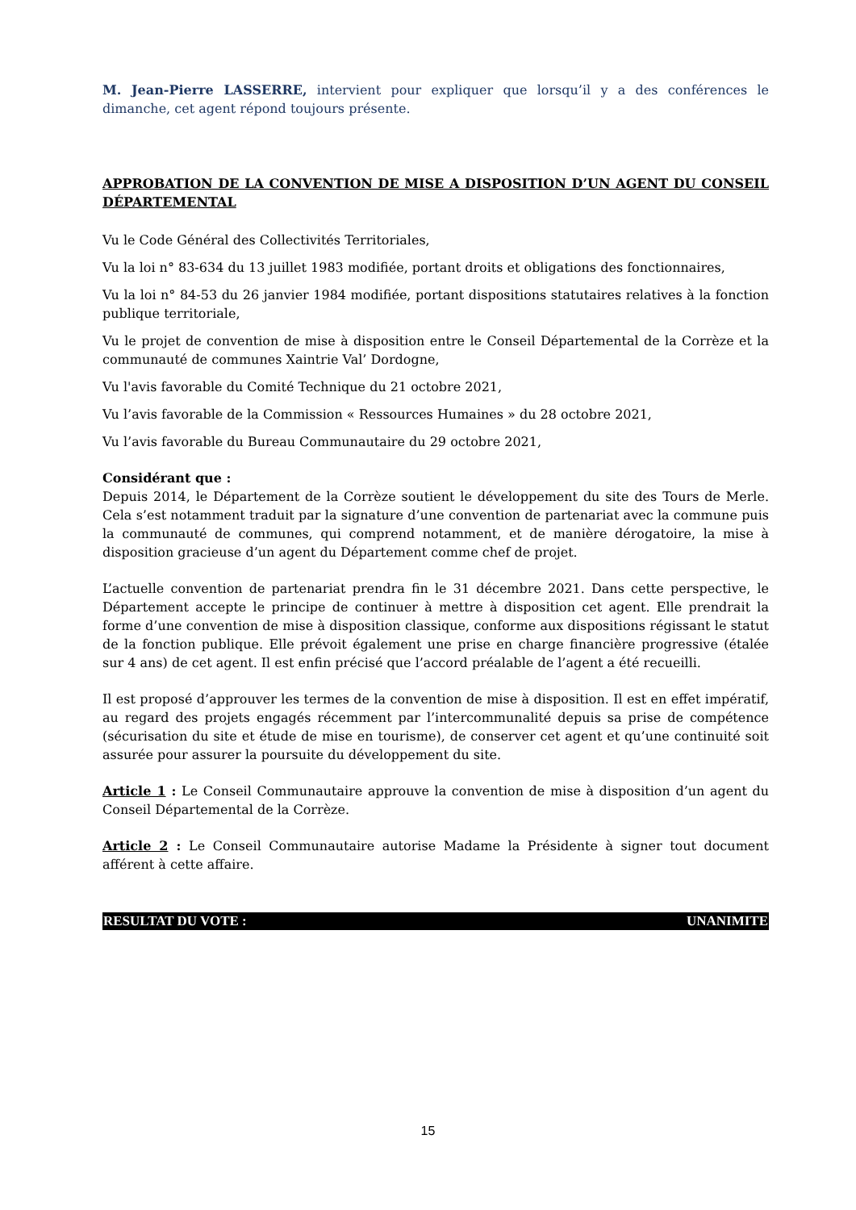M. Jean-Pierre LASSERRE, intervient pour expliquer que lorsqu’il y a des conférences le dimanche, cet agent répond toujours présente.
APPROBATION DE LA CONVENTION DE MISE A DISPOSITION D’UN AGENT DU CONSEIL DÉPARTEMENTAL
Vu le Code Général des Collectivités Territoriales,
Vu la loi n° 83-634 du 13 juillet 1983 modifiée, portant droits et obligations des fonctionnaires,
Vu la loi n° 84-53 du 26 janvier 1984 modifiée, portant dispositions statutaires relatives à la fonction publique territoriale,
Vu le projet de convention de mise à disposition entre le Conseil Départemental de la Corrèze et la communauté de communes Xaintrie Val’ Dordogne,
Vu l'avis favorable du Comité Technique du 21 octobre 2021,
Vu l’avis favorable de la Commission « Ressources Humaines » du 28 octobre 2021,
Vu l’avis favorable du Bureau Communautaire du 29 octobre 2021,
Considérant que :
Depuis 2014, le Département de la Corrèze soutient le développement du site des Tours de Merle. Cela s’est notamment traduit par la signature d’une convention de partenariat avec la commune puis la communauté de communes, qui comprend notamment, et de manière dérogatoire, la mise à disposition gracieuse d’un agent du Département comme chef de projet.
L’actuelle convention de partenariat prendra fin le 31 décembre 2021. Dans cette perspective, le Département accepte le principe de continuer à mettre à disposition cet agent. Elle prendrait la forme d’une convention de mise à disposition classique, conforme aux dispositions régissant le statut de la fonction publique. Elle prévoit également une prise en charge financière progressive (étalée sur 4 ans) de cet agent. Il est enfin précisé que l’accord préalable de l’agent a été recueilli.
Il est proposé d’approuver les termes de la convention de mise à disposition. Il est en effet impératif, au regard des projets engagés récemment par l’intercommunalité depuis sa prise de compétence (sécurisation du site et étude de mise en tourisme), de conserver cet agent et qu’une continuité soit assurée pour assurer la poursuite du développement du site.
Article 1 : Le Conseil Communautaire approuve la convention de mise à disposition d’un agent du Conseil Départemental de la Corrèze.
Article 2 : Le Conseil Communautaire autorise Madame la Présidente à signer tout document afférent à cette affaire.
RESULTAT DU VOTE : UNANIMITE
15